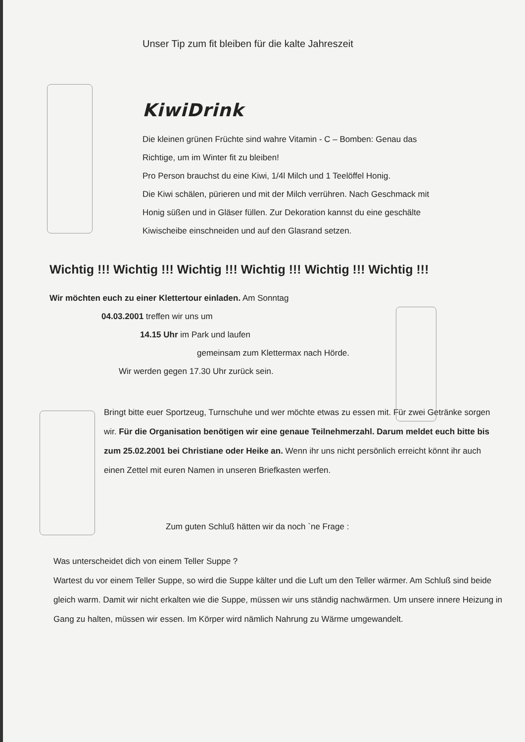Unser Tip zum fit bleiben für die kalte Jahreszeit
KiwiDrink
Die kleinen grünen Früchte sind wahre Vitamin - C – Bomben: Genau das
Richtige, um im Winter fit zu bleiben!
Pro Person brauchst du eine Kiwi, 1/4l Milch und 1 Teelöffel Honig.
Die Kiwi schälen, pürieren und mit der Milch verrühren. Nach Geschmack mit
Honig süßen und in Gläser füllen. Zur Dekoration kannst du eine geschälte
Kiwischeibe einschneiden und auf den Glasrand setzen.
Wichtig !!! Wichtig !!! Wichtig !!! Wichtig !!! Wichtig !!! Wichtig !!!
Wir möchten euch zu einer Klettertour einladen. Am Sonntag
04.03.2001 treffen wir uns um
14.15 Uhr im Park und laufen
gemeinsam zum Klettermax nach Hörde.
Wir werden gegen 17.30 Uhr zurück sein.
Bringt bitte euer Sportzeug, Turnschuhe und wer möchte etwas zu essen mit. Für zwei Getränke sorgen wir. Für die Organisation benötigen wir eine genaue Teilnehmerzahl. Darum meldet euch bitte bis zum 25.02.2001 bei Christiane oder Heike an. Wenn ihr uns nicht persönlich erreicht könnt ihr auch einen Zettel mit euren Namen in unseren Briefkasten werfen.
Zum guten Schluß hätten wir da noch `ne Frage :
Was unterscheidet dich von einem Teller Suppe ?
Wartest du vor einem Teller Suppe, so wird die Suppe kälter und die Luft um den Teller wärmer. Am Schluß sind beide gleich warm. Damit wir nicht erkalten wie die Suppe, müssen wir uns ständig nachwärmen. Um unsere innere Heizung in Gang zu halten, müssen wir essen. Im Körper wird nämlich Nahrung zu Wärme umgewandelt.